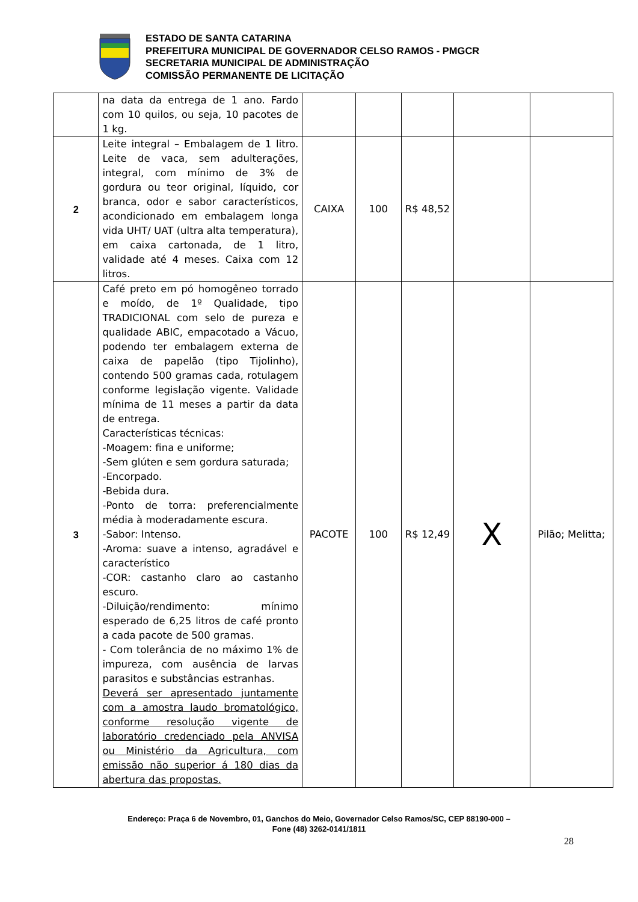ESTADO DE SANTA CATARINA
PREFEITURA MUNICIPAL DE GOVERNADOR CELSO RAMOS - PMGCR
SECRETARIA MUNICIPAL DE ADMINISTRAÇÃO
COMISSÃO PERMANENTE DE LICITAÇÃO
| | na data da entrega de 1 ano. Fardo com 10 quilos, ou seja, 10 pacotes de 1 kg. | | | | | |
| 2 | Leite integral – Embalagem de 1 litro. Leite de vaca, sem adulterações, integral, com mínimo de 3% de gordura ou teor original, líquido, cor branca, odor e sabor característicos, acondicionado em embalagem longa vida UHT/ UAT (ultra alta temperatura), em caixa cartonada, de 1 litro, validade até 4 meses. Caixa com 12 litros. | CAIXA | 100 | R$ 48,52 | | |
| 3 | Café preto em pó homogêneo torrado e moído, de 1º Qualidade, tipo TRADICIONAL com selo de pureza e qualidade ABIC, empacotado a Vácuo, podendo ter embalagem externa de caixa de papelão (tipo Tijolinho), contendo 500 gramas cada, rotulagem conforme legislação vigente. Validade mínima de 11 meses a partir da data de entrega. Características técnicas: -Moagem: fina e uniforme; -Sem glúten e sem gordura saturada; -Encorpado. -Bebida dura. -Ponto de torra: preferencialmente média à moderadamente escura. -Sabor: Intenso. -Aroma: suave a intenso, agradável e característico -COR: castanho claro ao castanho escuro. -Diluição/rendimento: mínimo esperado de 6,25 litros de café pronto a cada pacote de 500 gramas. - Com tolerância de no máximo 1% de impureza, com ausência de larvas parasitos e substâncias estranhas. Deverá ser apresentado juntamente com a amostra laudo bromatológico, conforme resolução vigente de laboratório credenciado pela ANVISA ou Ministério da Agricultura, com emissão não superior á 180 dias da abertura das propostas. | PACOTE | 100 | R$ 12,49 | X | Pilão; Melitta; |
Endereço: Praça 6 de Novembro, 01, Ganchos do Meio, Governador Celso Ramos/SC, CEP 88190-000 –
Fone (48) 3262-0141/1811
28